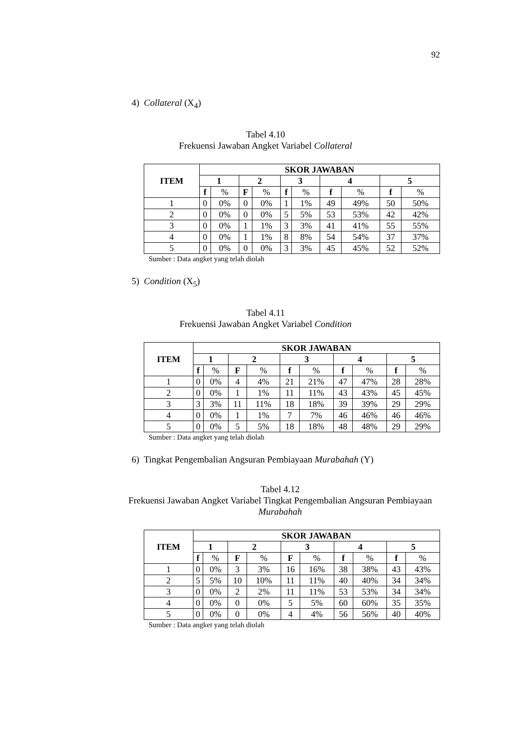92
4) Collateral (X<sub>4</sub>)
Tabel 4.10
Frekuensi Jawaban Angket Variabel Collateral
| ITEM | SKOR JAWABAN | | | | | | | | | |
| --- | --- | --- | --- | --- | --- | --- | --- | --- | --- | --- |
| | 1 | | 2 | | 3 | | 4 | | 5 | |
| | f | % | F | % | f | % | f | % | f | % |
| 1 | 0 | 0% | 0 | 0% | 1 | 1% | 49 | 49% | 50 | 50% |
| 2 | 0 | 0% | 0 | 0% | 5 | 5% | 53 | 53% | 42 | 42% |
| 3 | 0 | 0% | 1 | 1% | 3 | 3% | 41 | 41% | 55 | 55% |
| 4 | 0 | 0% | 1 | 1% | 8 | 8% | 54 | 54% | 37 | 37% |
| 5 | 0 | 0% | 0 | 0% | 3 | 3% | 45 | 45% | 52 | 52% |
Sumber : Data angket yang telah diolah
5) Condition (X<sub>5</sub>)
Tabel 4.11
Frekuensi Jawaban Angket Variabel Condition
| ITEM | SKOR JAWABAN | | | | | | | | | |
| --- | --- | --- | --- | --- | --- | --- | --- | --- | --- | --- |
| | 1 | | 2 | | 3 | | 4 | | 5 | |
| | f | % | F | % | f | % | f | % | f | % |
| 1 | 0 | 0% | 4 | 4% | 21 | 21% | 47 | 47% | 28 | 28% |
| 2 | 0 | 0% | 1 | 1% | 11 | 11% | 43 | 43% | 45 | 45% |
| 3 | 3 | 3% | 11 | 11% | 18 | 18% | 39 | 39% | 29 | 29% |
| 4 | 0 | 0% | 1 | 1% | 7 | 7% | 46 | 46% | 46 | 46% |
| 5 | 0 | 0% | 5 | 5% | 18 | 18% | 48 | 48% | 29 | 29% |
Sumber : Data angket yang telah diolah
6) Tingkat Pengembalian Angsuran Pembiayaan Murabahah (Y)
Tabel 4.12
Frekuensi Jawaban Angket Variabel Tingkat Pengembalian Angsuran Pembiayaan Murabahah
| ITEM | SKOR JAWABAN | | | | | | | | | |
| --- | --- | --- | --- | --- | --- | --- | --- | --- | --- | --- |
| | 1 | | 2 | | 3 | | 4 | | 5 | |
| | f | % | F | % | F | % | f | % | f | % |
| 1 | 0 | 0% | 3 | 3% | 16 | 16% | 38 | 38% | 43 | 43% |
| 2 | 5 | 5% | 10 | 10% | 11 | 11% | 40 | 40% | 34 | 34% |
| 3 | 0 | 0% | 2 | 2% | 11 | 11% | 53 | 53% | 34 | 34% |
| 4 | 0 | 0% | 0 | 0% | 5 | 5% | 60 | 60% | 35 | 35% |
| 5 | 0 | 0% | 0 | 0% | 4 | 4% | 56 | 56% | 40 | 40% |
Sumber : Data angket yang telah diolah